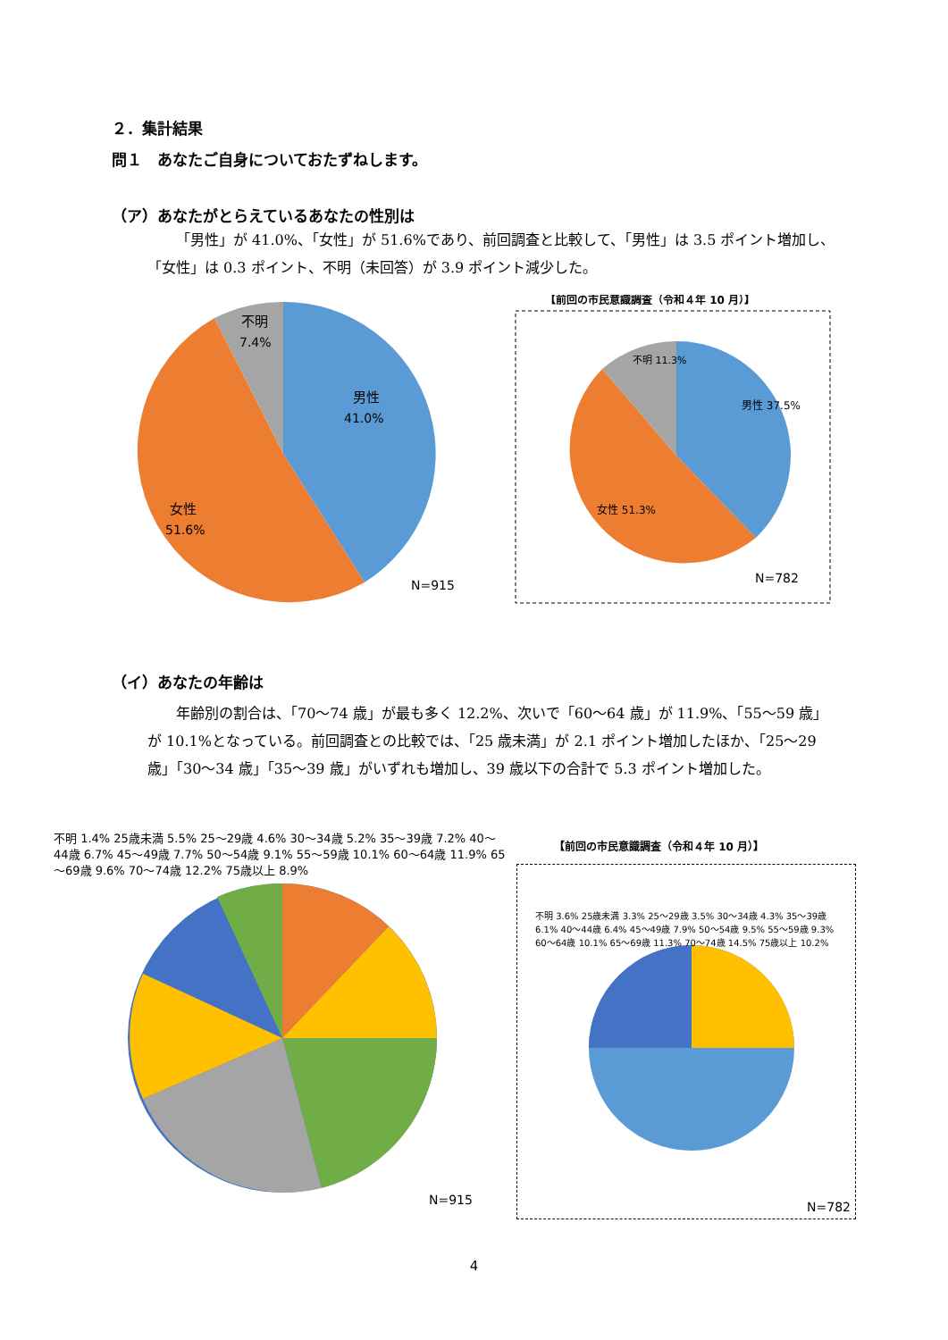２．集計結果
問１　あなたご自身についておたずねします。
（ア）あなたがとらえているあなたの性別は
「男性」が 41.0%、「女性」が 51.6%であり、前回調査と比較して、「男性」は 3.5 ポイント増加し、「女性」は 0.3 ポイント、不明（未回答）が 3.9 ポイント減少した。
男性
41.0%
女性
51.6%
不明
7.4%
N=915
【前回の市民意識調査（令和４年 10 月）】
男性 37.5%
女性 51.3%
不明 11.3%
N=782
（イ）あなたの年齢は
年齢別の割合は、「70～74 歳」が最も多く 12.2%、次いで「60～64 歳」が 11.9%、「55～59 歳」が 10.1%となっている。前回調査との比較では、「25 歳未満」が 2.1 ポイント増加したほか、「25～29 歳」「30～34 歳」「35～39 歳」がいずれも増加し、39 歳以下の合計で 5.3 ポイント増加した。
不明 1.4% 25歳未満 5.5% 25～29歳 4.6% 30～34歳 5.2% 35～39歳 7.2% 40～44歳 6.7% 45～49歳 7.7% 50～54歳 9.1% 55～59歳 10.1% 60～64歳 11.9% 65～69歳 9.6% 70～74歳 12.2% 75歳以上 8.9%
N=915
【前回の市民意識調査（令和４年 10 月）】
不明 3.6% 25歳未満 3.3% 25～29歳 3.5% 30～34歳 4.3% 35～39歳 6.1% 40～44歳 6.4% 45～49歳 7.9% 50～54歳 9.5% 55～59歳 9.3% 60～64歳 10.1% 65～69歳 11.3% 70～74歳 14.5% 75歳以上 10.2%
N=782
4